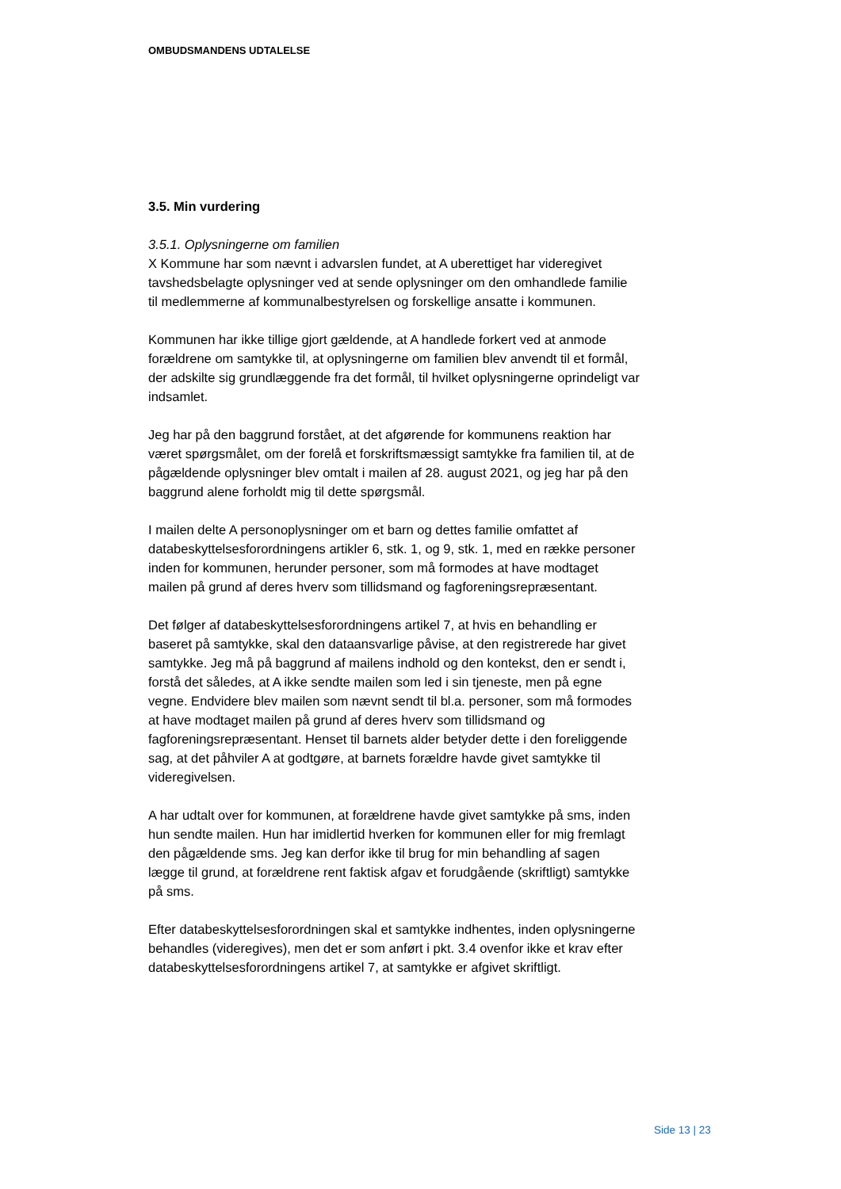OMBUDSMANDENS UDTALELSE
3.5. Min vurdering
3.5.1. Oplysningerne om familien
X Kommune har som nævnt i advarslen fundet, at A uberettiget har videregivet tavshedsbelagte oplysninger ved at sende oplysninger om den omhandlede familie til medlemmerne af kommunalbestyrelsen og forskellige ansatte i kommunen.
Kommunen har ikke tillige gjort gældende, at A handlede forkert ved at anmode forældrene om samtykke til, at oplysningerne om familien blev anvendt til et formål, der adskilte sig grundlæggende fra det formål, til hvilket oplysningerne oprindeligt var indsamlet.
Jeg har på den baggrund forstået, at det afgørende for kommunens reaktion har været spørgsmålet, om der forelå et forskriftsmæssigt samtykke fra familien til, at de pågældende oplysninger blev omtalt i mailen af 28. august 2021, og jeg har på den baggrund alene forholdt mig til dette spørgsmål.
I mailen delte A personoplysninger om et barn og dettes familie omfattet af databeskyttelsesforordningens artikler 6, stk. 1, og 9, stk. 1, med en række personer inden for kommunen, herunder personer, som må formodes at have modtaget mailen på grund af deres hverv som tillidsmand og fagforeningsrepræsentant.
Det følger af databeskyttelsesforordningens artikel 7, at hvis en behandling er baseret på samtykke, skal den dataansvarlige påvise, at den registrerede har givet samtykke. Jeg må på baggrund af mailens indhold og den kontekst, den er sendt i, forstå det således, at A ikke sendte mailen som led i sin tjeneste, men på egne vegne. Endvidere blev mailen som nævnt sendt til bl.a. personer, som må formodes at have modtaget mailen på grund af deres hverv som tillidsmand og fagforeningsrepræsentant. Henset til barnets alder betyder dette i den foreliggende sag, at det påhviler A at godtgøre, at barnets forældre havde givet samtykke til videregivelsen.
A har udtalt over for kommunen, at forældrene havde givet samtykke på sms, inden hun sendte mailen. Hun har imidlertid hverken for kommunen eller for mig fremlagt den pågældende sms. Jeg kan derfor ikke til brug for min behandling af sagen lægge til grund, at forældrene rent faktisk afgav et forudgående (skriftligt) samtykke på sms.
Efter databeskyttelsesforordningen skal et samtykke indhentes, inden oplysningerne behandles (videregives), men det er som anført i pkt. 3.4 ovenfor ikke et krav efter databeskyttelsesforordningens artikel 7, at samtykke er afgivet skriftligt.
Side 13 | 23